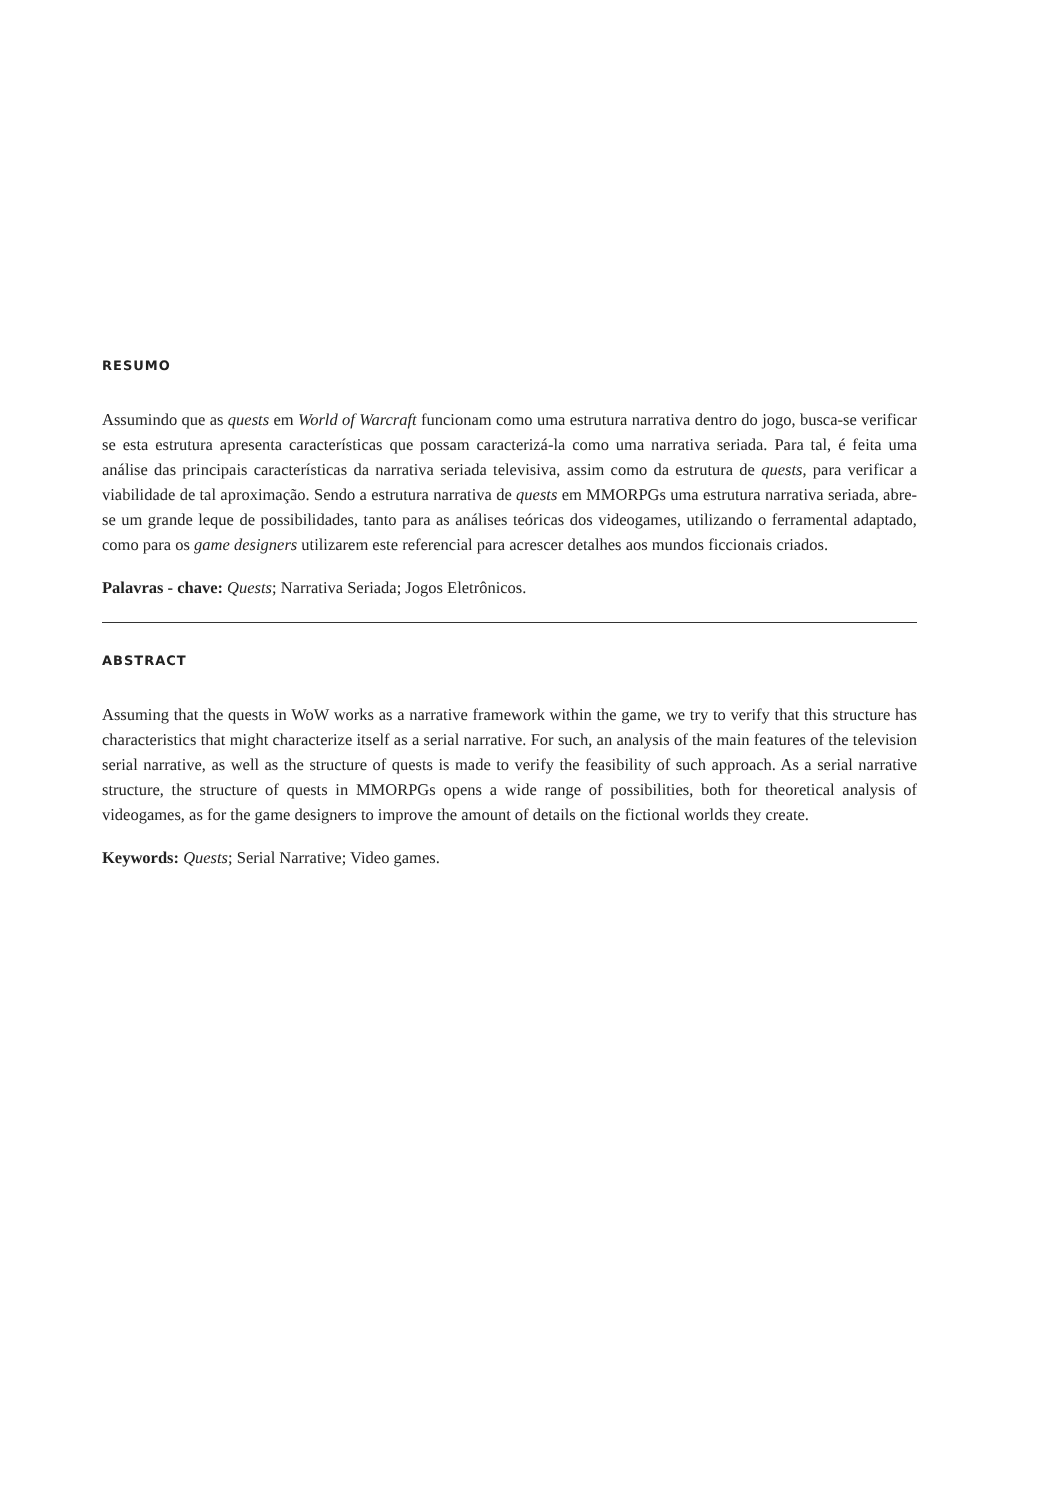RESUMO
Assumindo que as quests em World of Warcraft funcionam como uma estrutura narrativa dentro do jogo, busca-se verificar se esta estrutura apresenta características que possam caracterizá-la como uma narrativa seriada. Para tal, é feita uma análise das principais características da narrativa seriada televisiva, assim como da estrutura de quests, para verificar a viabilidade de tal aproximação. Sendo a estrutura narrativa de quests em MMORPGs uma estrutura narrativa seriada, abre-se um grande leque de possibilidades, tanto para as análises teóricas dos videogames, utilizando o ferramental adaptado, como para os game designers utilizarem este referencial para acrescer detalhes aos mundos ficcionais criados.
Palavras - chave: Quests; Narrativa Seriada; Jogos Eletrônicos.
ABSTRACT
Assuming that the quests in WoW works as a narrative framework within the game, we try to verify that this structure has characteristics that might characterize itself as a serial narrative. For such, an analysis of the main features of the television serial narrative, as well as the structure of quests is made to verify the feasibility of such approach. As a serial narrative structure, the structure of quests in MMORPGs opens a wide range of possibilities, both for theoretical analysis of videogames, as for the game designers to improve the amount of details on the fictional worlds they create.
Keywords: Quests; Serial Narrative; Video games.